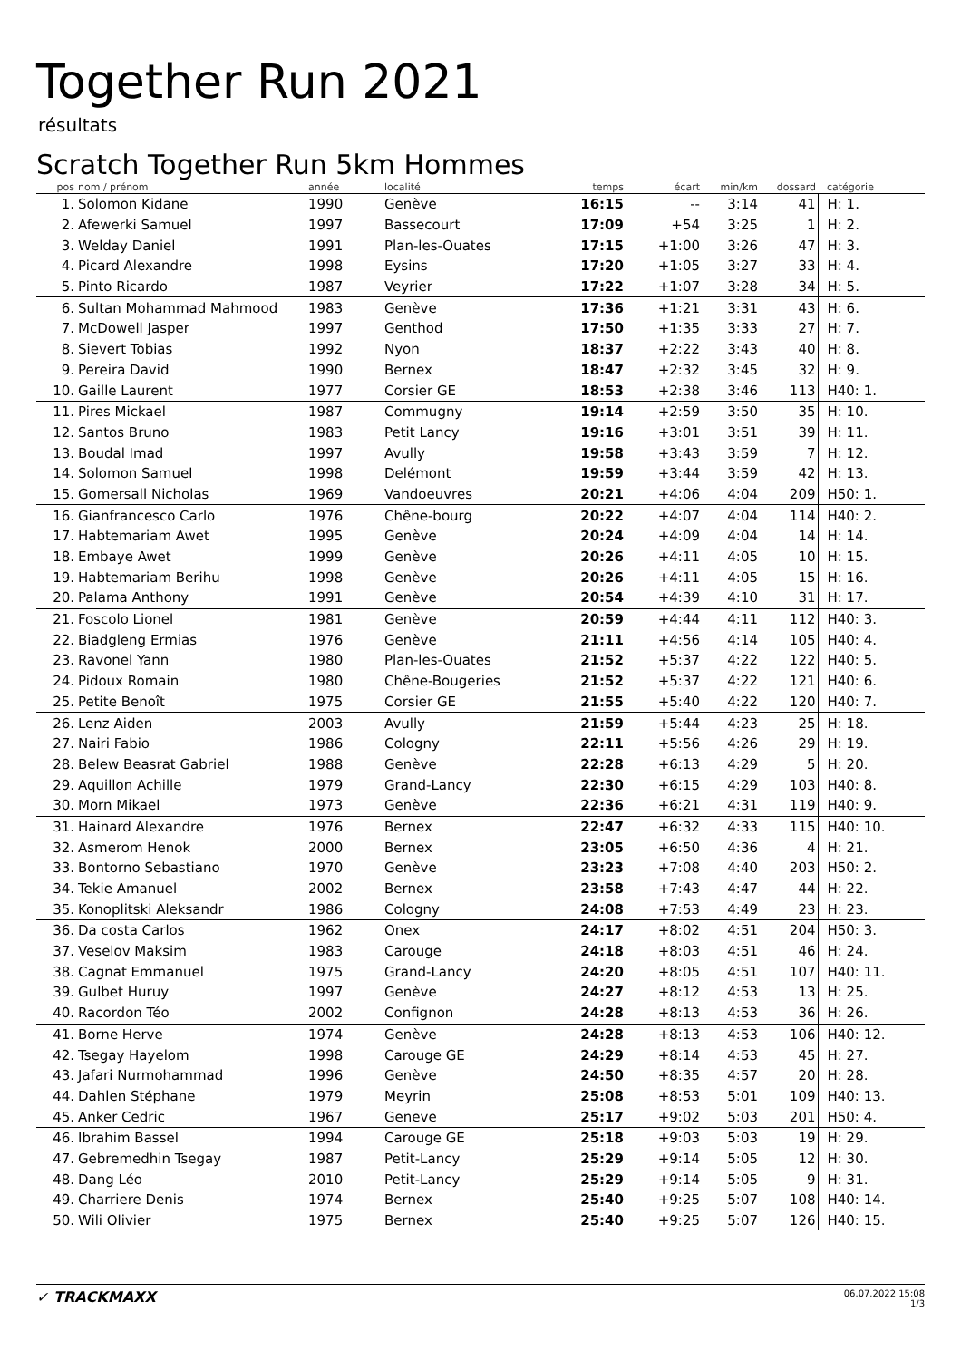Together Run 2021
résultats
Scratch Together Run 5km Hommes
| pos | nom / prénom | année | localité | temps | écart | min/km | dossard | catégorie |
| --- | --- | --- | --- | --- | --- | --- | --- | --- |
| 1. | Solomon Kidane | 1990 | Genève | 16:15 | -- | 3:14 | 41 | H: 1. |
| 2. | Afewerki Samuel | 1997 | Bassecourt | 17:09 | +54 | 3:25 | 1 | H: 2. |
| 3. | Welday Daniel | 1991 | Plan-les-Ouates | 17:15 | +1:00 | 3:26 | 47 | H: 3. |
| 4. | Picard Alexandre | 1998 | Eysins | 17:20 | +1:05 | 3:27 | 33 | H: 4. |
| 5. | Pinto Ricardo | 1987 | Veyrier | 17:22 | +1:07 | 3:28 | 34 | H: 5. |
| 6. | Sultan Mohammad Mahmood | 1983 | Genève | 17:36 | +1:21 | 3:31 | 43 | H: 6. |
| 7. | McDowell Jasper | 1997 | Genthod | 17:50 | +1:35 | 3:33 | 27 | H: 7. |
| 8. | Sievert Tobias | 1992 | Nyon | 18:37 | +2:22 | 3:43 | 40 | H: 8. |
| 9. | Pereira David | 1990 | Bernex | 18:47 | +2:32 | 3:45 | 32 | H: 9. |
| 10. | Gaille Laurent | 1977 | Corsier GE | 18:53 | +2:38 | 3:46 | 113 | H40: 1. |
| 11. | Pires Mickael | 1987 | Commugny | 19:14 | +2:59 | 3:50 | 35 | H: 10. |
| 12. | Santos Bruno | 1983 | Petit Lancy | 19:16 | +3:01 | 3:51 | 39 | H: 11. |
| 13. | Boudal Imad | 1997 | Avully | 19:58 | +3:43 | 3:59 | 7 | H: 12. |
| 14. | Solomon Samuel | 1998 | Delémont | 19:59 | +3:44 | 3:59 | 42 | H: 13. |
| 15. | Gomersall Nicholas | 1969 | Vandoeuvres | 20:21 | +4:06 | 4:04 | 209 | H50: 1. |
| 16. | Gianfrancesco Carlo | 1976 | Chêne-bourg | 20:22 | +4:07 | 4:04 | 114 | H40: 2. |
| 17. | Habtemariam Awet | 1995 | Genève | 20:24 | +4:09 | 4:04 | 14 | H: 14. |
| 18. | Embaye Awet | 1999 | Genève | 20:26 | +4:11 | 4:05 | 10 | H: 15. |
| 19. | Habtemariam Berihu | 1998 | Genève | 20:26 | +4:11 | 4:05 | 15 | H: 16. |
| 20. | Palama Anthony | 1991 | Genève | 20:54 | +4:39 | 4:10 | 31 | H: 17. |
| 21. | Foscolo Lionel | 1981 | Genève | 20:59 | +4:44 | 4:11 | 112 | H40: 3. |
| 22. | Biadgleng Ermias | 1976 | Genève | 21:11 | +4:56 | 4:14 | 105 | H40: 4. |
| 23. | Ravonel Yann | 1980 | Plan-les-Ouates | 21:52 | +5:37 | 4:22 | 122 | H40: 5. |
| 24. | Pidoux Romain | 1980 | Chêne-Bougeries | 21:52 | +5:37 | 4:22 | 121 | H40: 6. |
| 25. | Petite Benoît | 1975 | Corsier GE | 21:55 | +5:40 | 4:22 | 120 | H40: 7. |
| 26. | Lenz Aiden | 2003 | Avully | 21:59 | +5:44 | 4:23 | 25 | H: 18. |
| 27. | Nairi Fabio | 1986 | Cologny | 22:11 | +5:56 | 4:26 | 29 | H: 19. |
| 28. | Belew Beasrat Gabriel | 1988 | Genève | 22:28 | +6:13 | 4:29 | 5 | H: 20. |
| 29. | Aquillon Achille | 1979 | Grand-Lancy | 22:30 | +6:15 | 4:29 | 103 | H40: 8. |
| 30. | Morn Mikael | 1973 | Genève | 22:36 | +6:21 | 4:31 | 119 | H40: 9. |
| 31. | Hainard Alexandre | 1976 | Bernex | 22:47 | +6:32 | 4:33 | 115 | H40: 10. |
| 32. | Asmerom Henok | 2000 | Bernex | 23:05 | +6:50 | 4:36 | 4 | H: 21. |
| 33. | Bontorno Sebastiano | 1970 | Genève | 23:23 | +7:08 | 4:40 | 203 | H50: 2. |
| 34. | Tekie Amanuel | 2002 | Bernex | 23:58 | +7:43 | 4:47 | 44 | H: 22. |
| 35. | Konoplitski Aleksandr | 1986 | Cologny | 24:08 | +7:53 | 4:49 | 23 | H: 23. |
| 36. | Da costa Carlos | 1962 | Onex | 24:17 | +8:02 | 4:51 | 204 | H50: 3. |
| 37. | Veselov Maksim | 1983 | Carouge | 24:18 | +8:03 | 4:51 | 46 | H: 24. |
| 38. | Cagnat Emmanuel | 1975 | Grand-Lancy | 24:20 | +8:05 | 4:51 | 107 | H40: 11. |
| 39. | Gulbet Huruy | 1997 | Genève | 24:27 | +8:12 | 4:53 | 13 | H: 25. |
| 40. | Racordon Téo | 2002 | Confignon | 24:28 | +8:13 | 4:53 | 36 | H: 26. |
| 41. | Borne Herve | 1974 | Genève | 24:28 | +8:13 | 4:53 | 106 | H40: 12. |
| 42. | Tsegay Hayelom | 1998 | Carouge GE | 24:29 | +8:14 | 4:53 | 45 | H: 27. |
| 43. | Jafari Nurmohammad | 1996 | Genève | 24:50 | +8:35 | 4:57 | 20 | H: 28. |
| 44. | Dahlen Stéphane | 1979 | Meyrin | 25:08 | +8:53 | 5:01 | 109 | H40: 13. |
| 45. | Anker Cedric | 1967 | Geneve | 25:17 | +9:02 | 5:03 | 201 | H50: 4. |
| 46. | Ibrahim Bassel | 1994 | Carouge GE | 25:18 | +9:03 | 5:03 | 19 | H: 29. |
| 47. | Gebremedhin Tsegay | 1987 | Petit-Lancy | 25:29 | +9:14 | 5:05 | 12 | H: 30. |
| 48. | Dang Léo | 2010 | Petit-Lancy | 25:29 | +9:14 | 5:05 | 9 | H: 31. |
| 49. | Charriere Denis | 1974 | Bernex | 25:40 | +9:25 | 5:07 | 108 | H40: 14. |
| 50. | Wili Olivier | 1975 | Bernex | 25:40 | +9:25 | 5:07 | 126 | H40: 15. |
06.07.2022 15:08
1/3 ✓ TRACKMAXX